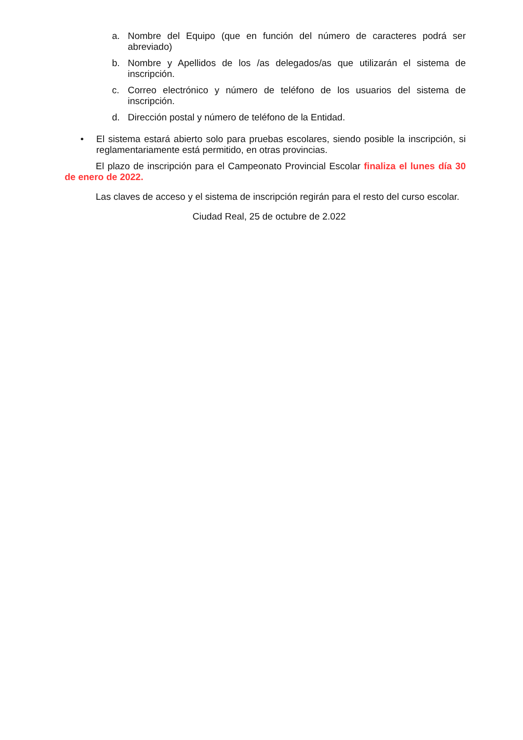a. Nombre del Equipo (que en función del número de caracteres podrá ser abreviado)
b. Nombre y Apellidos de los /as delegados/as que utilizarán el sistema de inscripción.
c. Correo electrónico y número de teléfono de los usuarios del sistema de inscripción.
d. Dirección postal y número de teléfono de la Entidad.
• El sistema estará abierto solo para pruebas escolares, siendo posible la inscripción, si reglamentariamente está permitido, en otras provincias.
El plazo de inscripción para el Campeonato Provincial Escolar finaliza el lunes día 30 de enero de 2022.
Las claves de acceso y el sistema de inscripción regirán para el resto del curso escolar.
Ciudad Real, 25 de octubre de 2.022